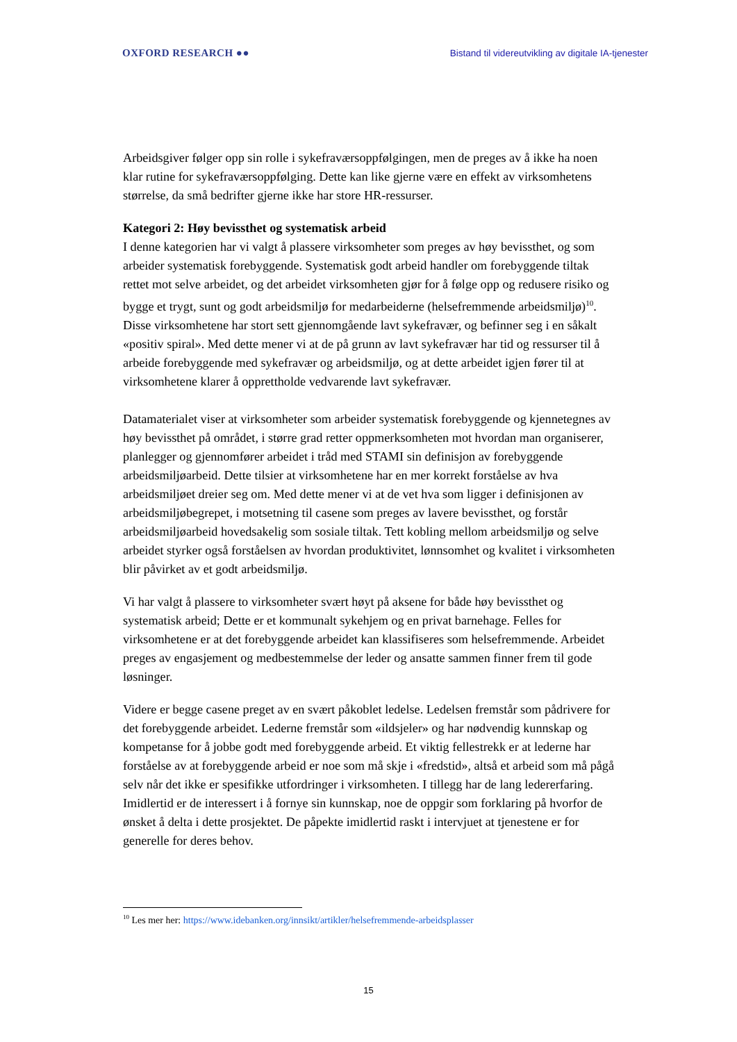OXFORD RESEARCH ●● Bistand til videreutvikling av digitale IA-tjenester
Arbeidsgiver følger opp sin rolle i sykefraværsoppfølgingen, men de preges av å ikke ha noen klar rutine for sykefraværsoppfølging. Dette kan like gjerne være en effekt av virksomhetens størrelse, da små bedrifter gjerne ikke har store HR-ressurser.
Kategori 2: Høy bevissthet og systematisk arbeid
I denne kategorien har vi valgt å plassere virksomheter som preges av høy bevissthet, og som arbeider systematisk forebyggende. Systematisk godt arbeid handler om forebyggende tiltak rettet mot selve arbeidet, og det arbeidet virksomheten gjør for å følge opp og redusere risiko og bygge et trygt, sunt og godt arbeidsmiljø for medarbeiderne (helsefremmende arbeidsmiljø)<sup>10</sup>. Disse virksomhetene har stort sett gjennomgående lavt sykefravær, og befinner seg i en såkalt «positiv spiral». Med dette mener vi at de på grunn av lavt sykefravær har tid og ressurser til å arbeide forebyggende med sykefravær og arbeidsmiljø, og at dette arbeidet igjen fører til at virksomhetene klarer å opprettholde vedvarende lavt sykefravær.
Datamaterialet viser at virksomheter som arbeider systematisk forebyggende og kjennetegnes av høy bevissthet på området, i større grad retter oppmerksomheten mot hvordan man organiserer, planlegger og gjennomfører arbeidet i tråd med STAMI sin definisjon av forebyggende arbeidsmiljøarbeid. Dette tilsier at virksomhetene har en mer korrekt forståelse av hva arbeidsmiljøet dreier seg om. Med dette mener vi at de vet hva som ligger i definisjonen av arbeidsmiljøbegrepet, i motsetning til casene som preges av lavere bevissthet, og forstår arbeidsmiljøarbeid hovedsakelig som sosiale tiltak. Tett kobling mellom arbeidsmiljø og selve arbeidet styrker også forståelsen av hvordan produktivitet, lønnsomhet og kvalitet i virksomheten blir påvirket av et godt arbeidsmiljø.
Vi har valgt å plassere to virksomheter svært høyt på aksene for både høy bevissthet og systematisk arbeid; Dette er et kommunalt sykehjem og en privat barnehage. Felles for virksomhetene er at det forebyggende arbeidet kan klassifiseres som helsefremmende. Arbeidet preges av engasjement og medbestemmelse der leder og ansatte sammen finner frem til gode løsninger.
Videre er begge casene preget av en svært påkoblet ledelse. Ledelsen fremstår som pådrivere for det forebyggende arbeidet. Lederne fremstår som «ildsjeler» og har nødvendig kunnskap og kompetanse for å jobbe godt med forebyggende arbeid. Et viktig fellestrekk er at lederne har forståelse av at forebyggende arbeid er noe som må skje i «fredstid», altså et arbeid som må pågå selv når det ikke er spesifikke utfordringer i virksomheten. I tillegg har de lang ledererfaring. Imidlertid er de interessert i å fornye sin kunnskap, noe de oppgir som forklaring på hvorfor de ønsket å delta i dette prosjektet. De påpekte imidlertid raskt i intervjuet at tjenestene er for generelle for deres behov.
<sup>10</sup> Les mer her: https://www.idebanken.org/innsikt/artikler/helsefremmende-arbeidsplasser
15